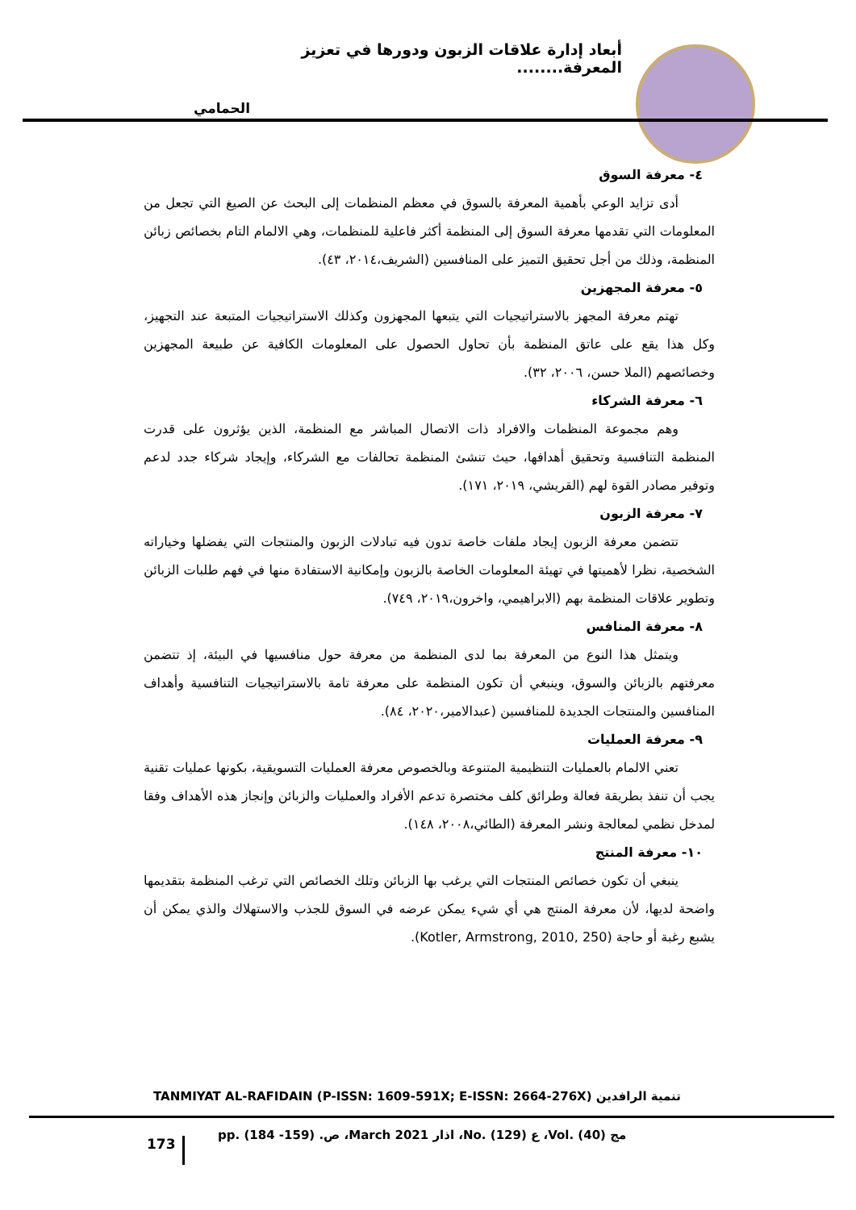أبعاد إدارة علاقات الزبون ودورها في تعزيز المعرفة........
الحمامي
٤- معرفة السوق
أدى تزايد الوعي بأهمية المعرفة بالسوق في معظم المنظمات إلى البحث عن الصيغ التي تجعل من المعلومات التي تقدمها معرفة السوق إلى المنظمة أكثر فاعلية للمنظمات، وهي الالمام التام بخصائص زبائن المنظمة، وذلك من أجل تحقيق التميز على المنافسين (الشريف،٢٠١٤، ٤٣).
٥- معرفة المجهزين
تهتم معرفة المجهز بالاستراتيجيات التي يتبعها المجهزون وكذلك الاستراتيجيات المتبعة عند التجهيز، وكل هذا يقع على عاتق المنظمة بأن تحاول الحصول على المعلومات الكافية عن طبيعة المجهزين وخصائصهم (الملا حسن، ٢٠٠٦، ٣٢).
٦- معرفة الشركاء
وهم مجموعة المنظمات والافراد ذات الاتصال المباشر مع المنظمة، الذين يؤثرون على قدرت المنظمة التنافسية وتحقيق أهدافها، حيث تنشئ المنظمة تحالفات مع الشركاء، وإيجاد شركاء جدد لدعم وتوفير مصادر القوة لهم (القريشي، ٢٠١٩، ١٧١).
٧- معرفة الزبون
تتضمن معرفة الزبون إيجاد ملفات خاصة تدون فيه تبادلات الزبون والمنتجات التي يفضلها وخياراته الشخصية، نظرا لأهميتها في تهيئة المعلومات الخاصة بالزبون وإمكانية الاستفادة منها في فهم طلبات الزبائن وتطوير علاقات المنظمة بهم (الابراهيمي، واخرون،٢٠١٩، ٧٤٩).
٨- معرفة المنافس
ويتمثل هذا النوع من المعرفة بما لدى المنظمة من معرفة حول منافسيها في البيئة، إذ تتضمن معرفتهم بالزبائن والسوق، وينبغي أن تكون المنظمة على معرفة تامة بالاستراتيجيات التنافسية وأهداف المنافسين والمنتجات الجديدة للمنافسين (عبدالامير،٢٠٢٠، ٨٤).
٩- معرفة العمليات
تعني الالمام بالعمليات التنظيمية المتنوعة وبالخصوص معرفة العمليات التسويقية، بكونها عمليات تقنية يجب أن تنفذ بطريقة فعالة وطرائق كلف مختصرة تدعم الأفراد والعمليات والزبائن وإنجاز هذه الأهداف وفقا لمدخل نظمي لمعالجة ونشر المعرفة (الطائي،٢٠٠٨، ١٤٨).
١٠- معرفة المنتج
ينبغي أن تكون خصائص المنتجات التي يرغب بها الزبائن وتلك الخصائص التي ترغب المنظمة بتقديمها واضحة لديها، لأن معرفة المنتج هي أي شيء يمكن عرضه في السوق للجذب والاستهلاك والذي يمكن أن يشبع رغبة أو حاجة (Kotler, Armstrong, 2010, 250).
تنمية الرافدين TANMIYAT AL-RAFIDAIN (P-ISSN: 1609-591X; E-ISSN: 2664-276X)
مج (40) .Vol، ع (129) .No، اذار March 2021، ص. (159- 184) .pp
173